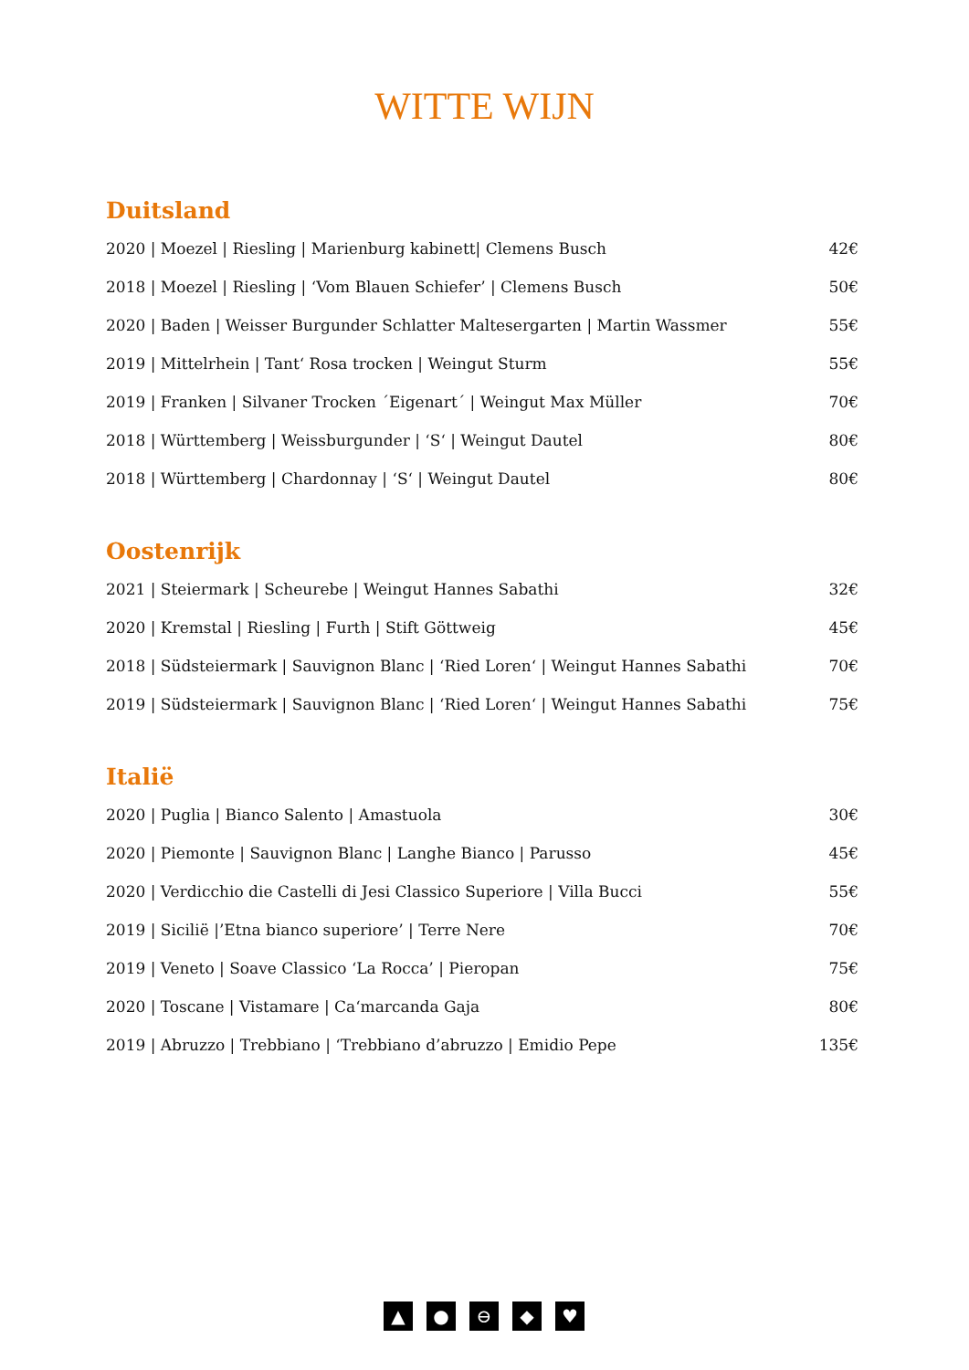WITTE WIJN
Duitsland
| 2020 / Moezel / Riesling / Marienburg kabinett/ Clemens Busch | 42€ |
| 2018 / Moezel / Riesling / ‘Vom Blauen Schiefer’ / Clemens Busch | 50€ |
| 2020 / Baden / Weisser Burgunder Schlatter Maltesergarten / Martin Wassmer | 55€ |
| 2019 / Mittelrhein / Tant‘ Rosa trocken / Weingut Sturm | 55€ |
| 2019 / Franken / Silvaner Trocken ´Eigenart´ / Weingut Max Müller | 70€ |
| 2018 / Württemberg / Weissburgunder / ‘S‘ / Weingut Dautel | 80€ |
| 2018 / Württemberg / Chardonnay / ‘S‘ / Weingut Dautel | 80€ |
Oostenrijk
| 2021 / Steiermark / Scheurebe / Weingut Hannes Sabathi | 32€ |
| 2020 / Kremstal / Riesling / Furth / Stift Göttweig | 45€ |
| 2018 / Südsteiermark / Sauvignon Blanc / ‘Ried Loren‘ / Weingut Hannes Sabathi | 70€ |
| 2019 / Südsteiermark / Sauvignon Blanc / ‘Ried Loren‘ / Weingut Hannes Sabathi | 75€ |
Italië
| 2020 / Puglia / Bianco Salento / Amastuola | 30€ |
| 2020 / Piemonte / Sauvignon Blanc / Langhe Bianco / Parusso | 45€ |
| 2020 / Verdicchio die Castelli di Jesi Classico Superiore / Villa Bucci | 55€ |
| 2019 / Sicilië /’Etna bianco superiore’ / Terre Nere | 70€ |
| 2019 / Veneto / Soave Classico ‘La Rocca’ / Pieropan | 75€ |
| 2020 / Toscane / Vistamare / Ca‘marcanda Gaja | 80€ |
| 2019 / Abruzzo / Trebbiano / ‘Trebbiano d’abruzzo / Emidio Pepe | 135€ |
▲ ● ⊖ ◆ ♥